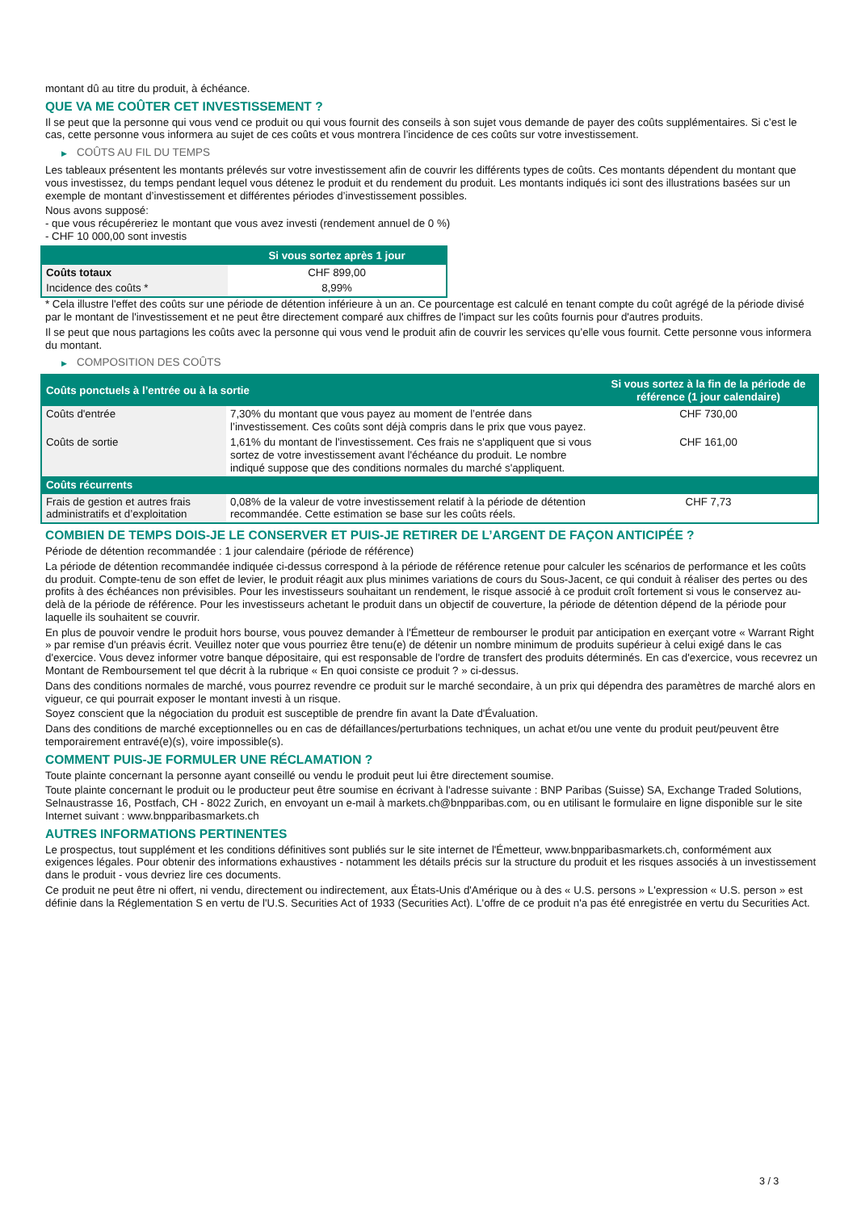montant dû au titre du produit, à échéance.
QUE VA ME COÛTER CET INVESTISSEMENT ?
Il se peut que la personne qui vous vend ce produit ou qui vous fournit des conseils à son sujet vous demande de payer des coûts supplémentaires. Si c’est le cas, cette personne vous informera au sujet de ces coûts et vous montrera l’incidence de ces coûts sur votre investissement.
▶ COÛTS AU FIL DU TEMPS
Les tableaux présentent les montants prélevés sur votre investissement afin de couvrir les différents types de coûts. Ces montants dépendent du montant que vous investissez, du temps pendant lequel vous détenez le produit et du rendement du produit. Les montants indiqués ici sont des illustrations basées sur un exemple de montant d’investissement et différentes périodes d’investissement possibles.
Nous avons supposé:
- que vous récupéreriez le montant que vous avez investi (rendement annuel de 0 %)
- CHF 10 000,00 sont investis
| | Si vous sortez après 1 jour |
| --- | --- |
| Coûts totaux | CHF 899,00 |
| Incidence des coûts * | 8,99% |
* Cela illustre l'effet des coûts sur une période de détention inférieure à un an. Ce pourcentage est calculé en tenant compte du coût agrégé de la période divisé par le montant de l'investissement et ne peut être directement comparé aux chiffres de l'impact sur les coûts fournis pour d'autres produits.
Il se peut que nous partagions les coûts avec la personne qui vous vend le produit afin de couvrir les services qu’elle vous fournit. Cette personne vous informera du montant.
▶ COMPOSITION DES COÛTS
| Coûts ponctuels à l’entrée ou à la sortie | | Si vous sortez à la fin de la période de référence (1 jour calendaire) |
| --- | --- | --- |
| Coûts d'entrée | 7,30% du montant que vous payez au moment de l’entrée dans l’investissement. Ces coûts sont déjà compris dans le prix que vous payez. | CHF 730,00 |
| Coûts de sortie | 1,61% du montant de l'investissement. Ces frais ne s'appliquent que si vous sortez de votre investissement avant l'échéance du produit. Le nombre indiqué suppose que des conditions normales du marché s'appliquent. | CHF 161,00 |
| Coûts récurrents | | |
| Frais de gestion et autres frais administratifs et d’exploitation | 0,08% de la valeur de votre investissement relatif à la période de détention recommandée. Cette estimation se base sur les coûts réels. | CHF 7,73 |
COMBIEN DE TEMPS DOIS-JE LE CONSERVER ET PUIS-JE RETIRER DE L’ARGENT DE FAÇON ANTICIPÉE ?
Période de détention recommandée : 1 jour calendaire (période de référence)
La période de détention recommandée indiquée ci-dessus correspond à la période de référence retenue pour calculer les scénarios de performance et les coûts du produit. Compte-tenu de son effet de levier, le produit réagit aux plus minimes variations de cours du Sous-Jacent, ce qui conduit à réaliser des pertes ou des profits à des échéances non prévisibles. Pour les investisseurs souhaitant un rendement, le risque associé à ce produit croît fortement si vous le conservez au-delà de la période de référence. Pour les investisseurs achetant le produit dans un objectif de couverture, la période de détention dépend de la période pour laquelle ils souhaitent se couvrir.
En plus de pouvoir vendre le produit hors bourse, vous pouvez demander à l'Émetteur de rembourser le produit par anticipation en exerçant votre « Warrant Right » par remise d'un préavis écrit. Veuillez noter que vous pourriez être tenu(e) de détenir un nombre minimum de produits supérieur à celui exigé dans le cas d'exercice. Vous devez informer votre banque dépositaire, qui est responsable de l'ordre de transfert des produits déterminés. En cas d'exercice, vous recevrez un Montant de Remboursement tel que décrit à la rubrique « En quoi consiste ce produit ? » ci-dessus.
Dans des conditions normales de marché, vous pourrez revendre ce produit sur le marché secondaire, à un prix qui dépendra des paramètres de marché alors en vigueur, ce qui pourrait exposer le montant investi à un risque.
Soyez conscient que la négociation du produit est susceptible de prendre fin avant la Date d'Évaluation.
Dans des conditions de marché exceptionnelles ou en cas de défaillances/perturbations techniques, un achat et/ou une vente du produit peut/peuvent être temporairement entravé(e)(s), voire impossible(s).
COMMENT PUIS-JE FORMULER UNE RÉCLAMATION ?
Toute plainte concernant la personne ayant conseillé ou vendu le produit peut lui être directement soumise.
Toute plainte concernant le produit ou le producteur peut être soumise en écrivant à l'adresse suivante : BNP Paribas (Suisse) SA, Exchange Traded Solutions, Selnaustrasse 16, Postfach, CH - 8022 Zurich, en envoyant un e-mail à markets.ch@bnpparibas.com, ou en utilisant le formulaire en ligne disponible sur le site Internet suivant : www.bnpparibasmarkets.ch
AUTRES INFORMATIONS PERTINENTES
Le prospectus, tout supplément et les conditions définitives sont publiés sur le site internet de l'Émetteur, www.bnpparibasmarkets.ch, conformément aux exigences légales. Pour obtenir des informations exhaustives - notamment les détails précis sur la structure du produit et les risques associés à un investissement dans le produit - vous devriez lire ces documents.
Ce produit ne peut être ni offert, ni vendu, directement ou indirectement, aux États-Unis d'Amérique ou à des « U.S. persons » L'expression « U.S. person » est définie dans la Réglementation S en vertu de l'U.S. Securities Act of 1933 (Securities Act). L'offre de ce produit n'a pas été enregistrée en vertu du Securities Act.
3 / 3